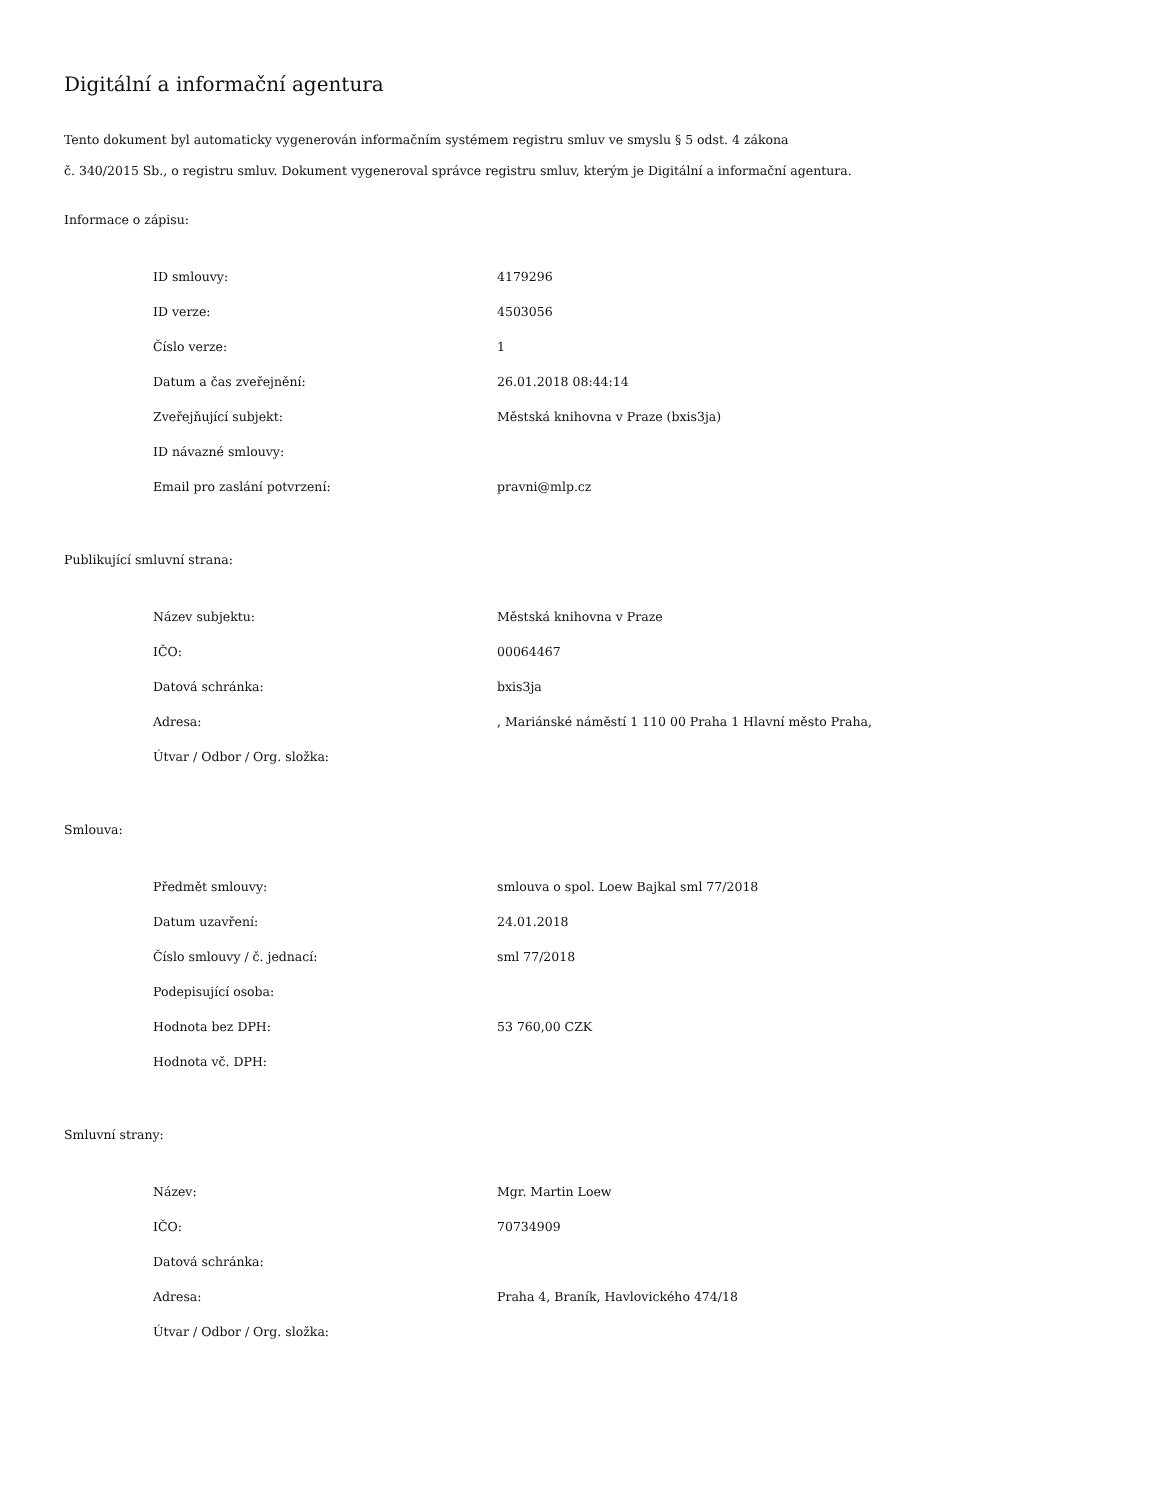Digitální a informační agentura
Tento dokument byl automaticky vygenerován informačním systémem registru smluv ve smyslu § 5 odst. 4 zákona
č. 340/2015 Sb., o registru smluv. Dokument vygeneroval správce registru smluv, kterým je Digitální a informační agentura.
Informace o zápisu:
| ID smlouvy: | 4179296 |
| ID verze: | 4503056 |
| Číslo verze: | 1 |
| Datum a čas zveřejnění: | 26.01.2018 08:44:14 |
| Zveřejňující subjekt: | Městská knihovna v Praze (bxis3ja) |
| ID návazné smlouvy: | |
| Email pro zaslání potvrzení: | pravni@mlp.cz |
Publikující smluvní strana:
| Název subjektu: | Městská knihovna v Praze |
| IČO: | 00064467 |
| Datová schránka: | bxis3ja |
| Adresa: | , Mariánské náměstí 1 110 00 Praha 1 Hlavní město Praha, |
| Útvar / Odbor / Org. složka: | |
Smlouva:
| Předmět smlouvy: | smlouva o spol. Loew Bajkal sml 77/2018 |
| Datum uzavření: | 24.01.2018 |
| Číslo smlouvy / č. jednací: | sml 77/2018 |
| Podepisující osoba: | |
| Hodnota bez DPH: | 53 760,00 CZK |
| Hodnota vč. DPH: | |
Smluvní strany:
| Název: | Mgr. Martin Loew |
| IČO: | 70734909 |
| Datová schránka: | |
| Adresa: | Praha 4, Braník, Havlovického 474/18 |
| Útvar / Odbor / Org. složka: | |